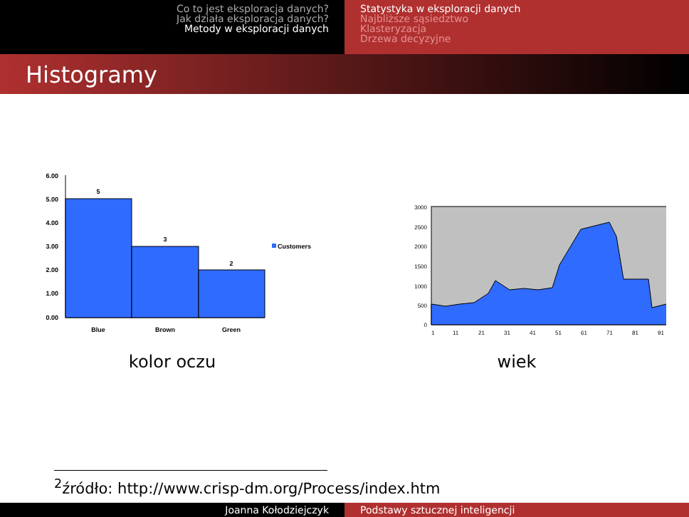Co to jest eksploracja danych?
Jak działa eksploracja danych?
Metody w eksploracji danych
Statystyka w eksploracji danych
Najbliższe sąsiedztwo
Klasteryzacja
Drzewa decyzyjne
Histogramy
6.00
5.00
4.00
3.00
2.00
1.00
0.00
5
3
2
Blue
Brown
Green
Customers
kolor oczu
3000
2500
2000
1500
1000
500
0
1
11
21
31
41
51
61
71
81
91
wiek
<sup>2</sup> źródło: http://www.crisp-dm.org/Process/index.htm
Joanna Kołodziejczyk Podstawy sztucznej inteligencji